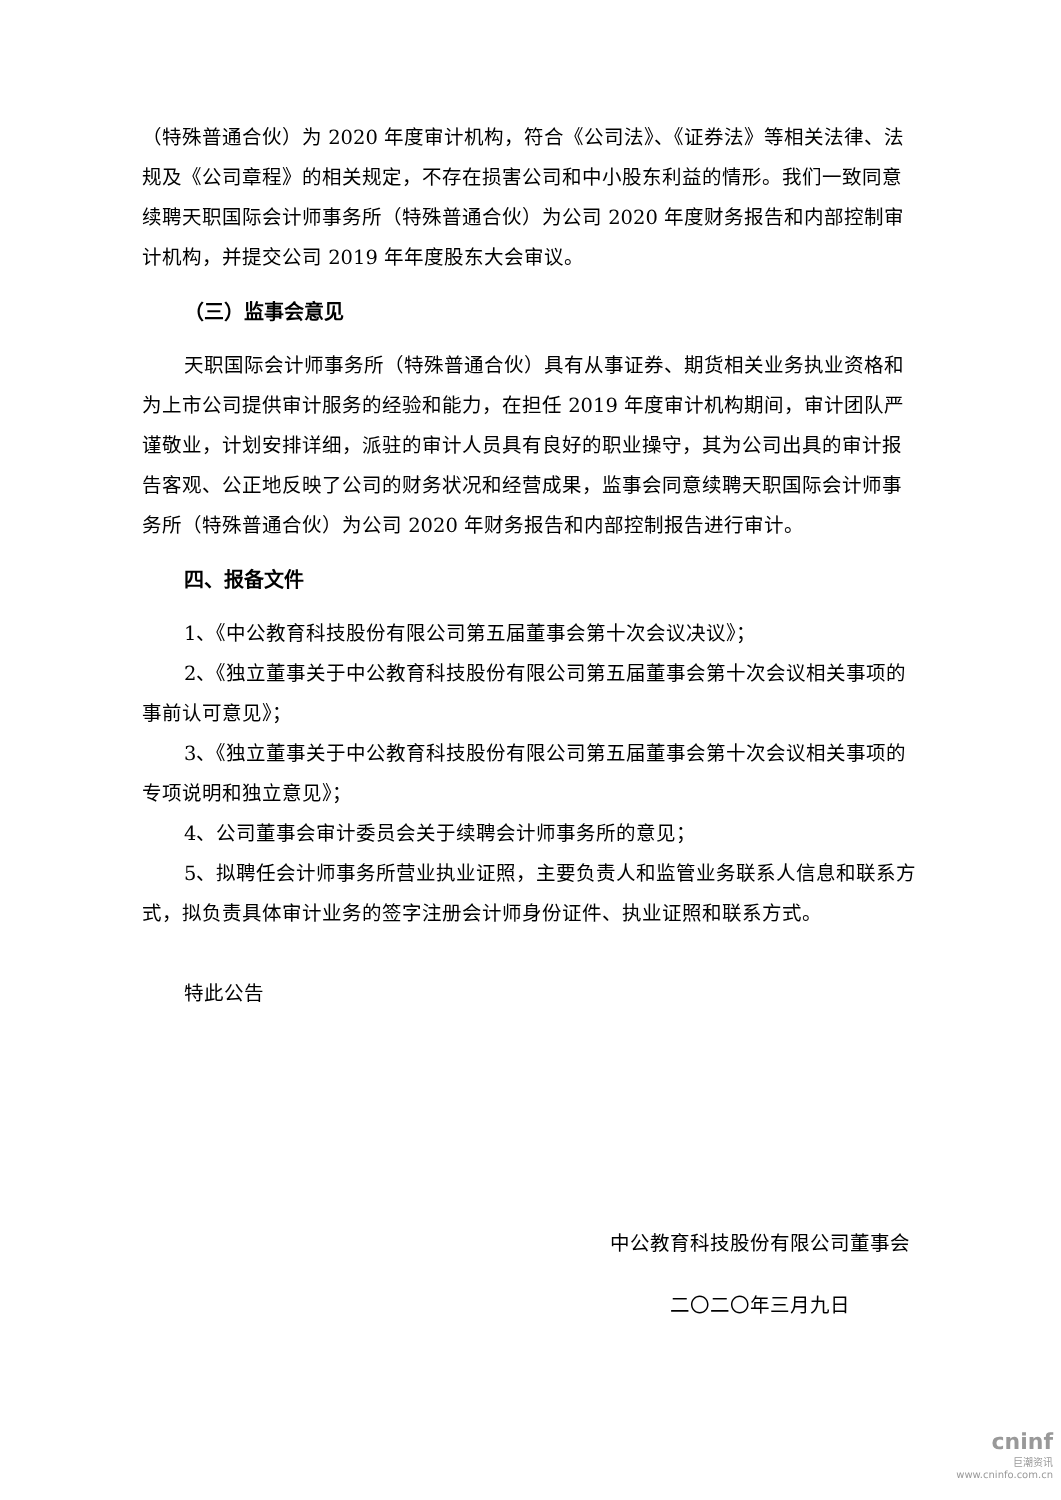（特殊普通合伙）为 2020 年度审计机构，符合《公司法》、《证券法》等相关法律、法规及《公司章程》的相关规定，不存在损害公司和中小股东利益的情形。我们一致同意续聘天职国际会计师事务所（特殊普通合伙）为公司 2020 年度财务报告和内部控制审计机构，并提交公司 2019 年年度股东大会审议。
（三）监事会意见
天职国际会计师事务所（特殊普通合伙）具有从事证券、期货相关业务执业资格和为上市公司提供审计服务的经验和能力，在担任 2019 年度审计机构期间，审计团队严谨敬业，计划安排详细，派驻的审计人员具有良好的职业操守，其为公司出具的审计报告客观、公正地反映了公司的财务状况和经营成果，监事会同意续聘天职国际会计师事务所（特殊普通合伙）为公司 2020 年财务报告和内部控制报告进行审计。
四、报备文件
1、《中公教育科技股份有限公司第五届董事会第十次会议决议》；
2、《独立董事关于中公教育科技股份有限公司第五届董事会第十次会议相关事项的事前认可意见》；
3、《独立董事关于中公教育科技股份有限公司第五届董事会第十次会议相关事项的专项说明和独立意见》；
4、公司董事会审计委员会关于续聘会计师事务所的意见；
5、拟聘任会计师事务所营业执业证照，主要负责人和监管业务联系人信息和联系方式，拟负责具体审计业务的签字注册会计师身份证件、执业证照和联系方式。
特此公告
中公教育科技股份有限公司董事会
二〇二〇年三月九日
cninf
巨潮资讯
www.cninfo.com.cn